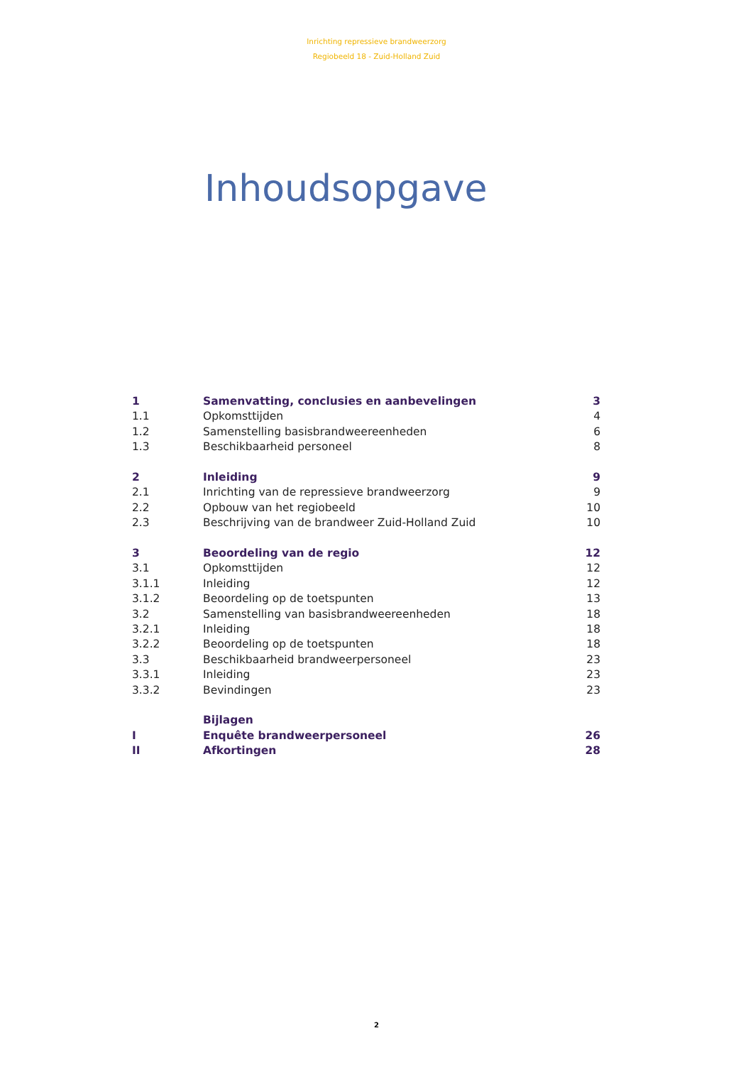Inrichting repressieve brandweerzorg
Regiobeeld 18 - Zuid-Holland Zuid
Inhoudsopgave
| 1 | Samenvatting, conclusies en aanbevelingen | 3 |
| 1.1 | Opkomsttijden | 4 |
| 1.2 | Samenstelling basisbrandweereenheden | 6 |
| 1.3 | Beschikbaarheid personeel | 8 |
| 2 | Inleiding | 9 |
| 2.1 | Inrichting van de repressieve brandweerzorg | 9 |
| 2.2 | Opbouw van het regiobeeld | 10 |
| 2.3 | Beschrijving van de brandweer Zuid-Holland Zuid | 10 |
| 3 | Beoordeling van de regio | 12 |
| 3.1 | Opkomsttijden | 12 |
| 3.1.1 | Inleiding | 12 |
| 3.1.2 | Beoordeling op de toetspunten | 13 |
| 3.2 | Samenstelling van basisbrandweereenheden | 18 |
| 3.2.1 | Inleiding | 18 |
| 3.2.2 | Beoordeling op de toetspunten | 18 |
| 3.3 | Beschikbaarheid brandweerpersoneel | 23 |
| 3.3.1 | Inleiding | 23 |
| 3.3.2 | Bevindingen | 23 |
| | Bijlagen | |
| I | Enquête brandweerpersoneel | 26 |
| II | Afkortingen | 28 |
2